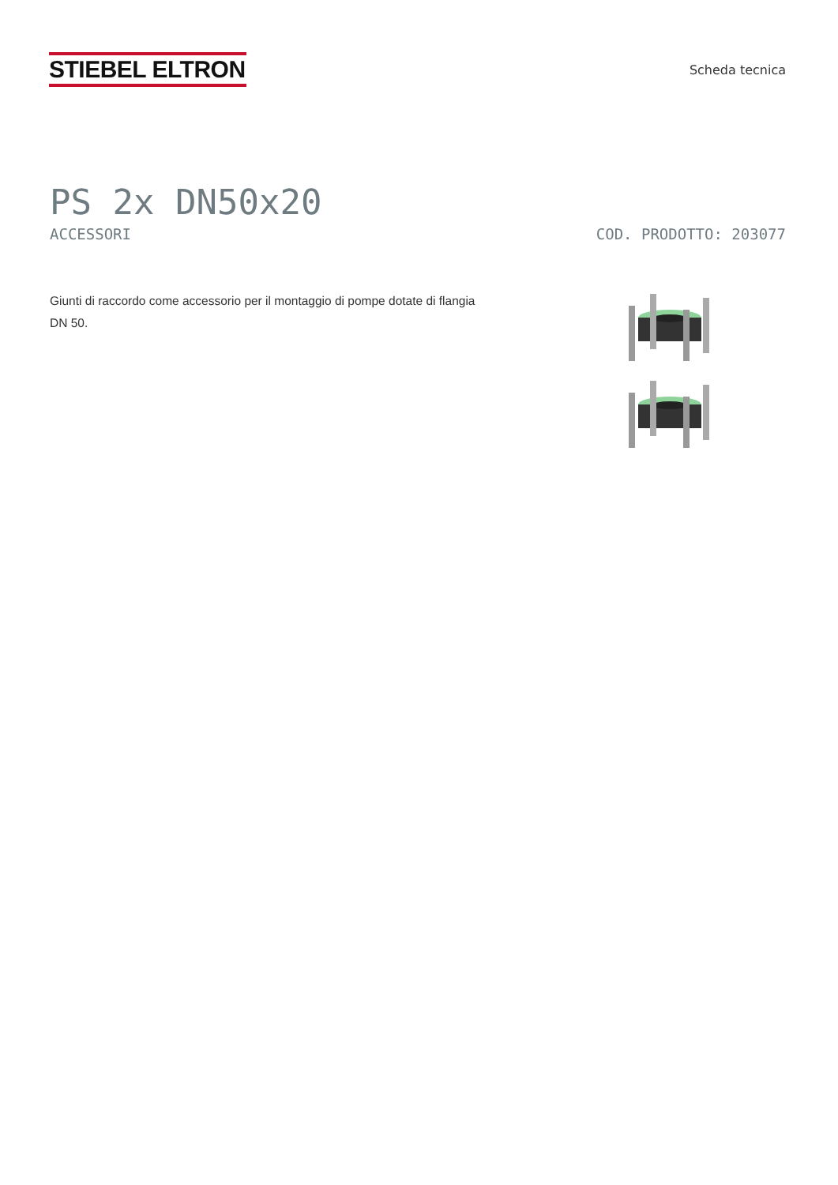STIEBEL ELTRON
Scheda tecnica
PS 2x DN50x20
ACCESSORI COD. PRODOTTO: 203077
Giunti di raccordo come accessorio per il montaggio di pompe dotate di flangia DN 50.